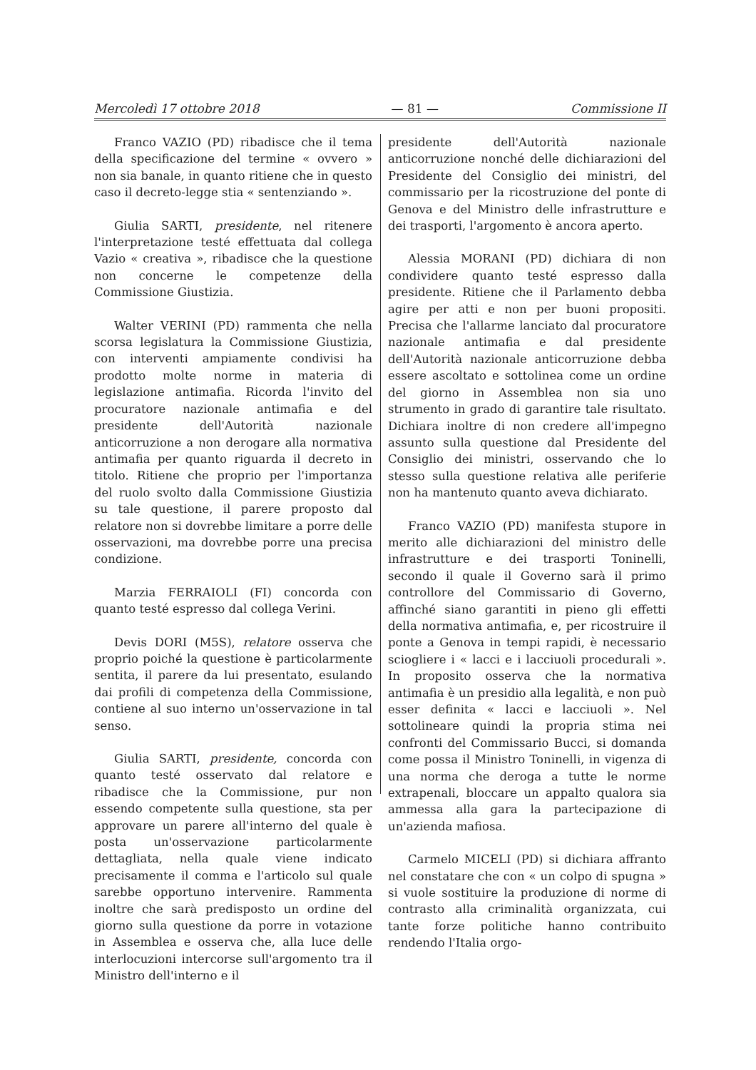Mercoledì 17 ottobre 2018 — 81 — Commissione II
Franco VAZIO (PD) ribadisce che il tema della specificazione del termine « ovvero » non sia banale, in quanto ritiene che in questo caso il decreto-legge stia « sentenziando ».
Giulia SARTI, presidente, nel ritenere l'interpretazione testé effettuata dal collega Vazio « creativa », ribadisce che la questione non concerne le competenze della Commissione Giustizia.
Walter VERINI (PD) rammenta che nella scorsa legislatura la Commissione Giustizia, con interventi ampiamente condivisi ha prodotto molte norme in materia di legislazione antimafia. Ricorda l'invito del procuratore nazionale antimafia e del presidente dell'Autorità nazionale anticorruzione a non derogare alla normativa antimafia per quanto riguarda il decreto in titolo. Ritiene che proprio per l'importanza del ruolo svolto dalla Commissione Giustizia su tale questione, il parere proposto dal relatore non si dovrebbe limitare a porre delle osservazioni, ma dovrebbe porre una precisa condizione.
Marzia FERRAIOLI (FI) concorda con quanto testé espresso dal collega Verini.
Devis DORI (M5S), relatore osserva che proprio poiché la questione è particolarmente sentita, il parere da lui presentato, esulando dai profili di competenza della Commissione, contiene al suo interno un'osservazione in tal senso.
Giulia SARTI, presidente, concorda con quanto testé osservato dal relatore e ribadisce che la Commissione, pur non essendo competente sulla questione, sta per approvare un parere all'interno del quale è posta un'osservazione particolarmente dettagliata, nella quale viene indicato precisamente il comma e l'articolo sul quale sarebbe opportuno intervenire. Rammenta inoltre che sarà predisposto un ordine del giorno sulla questione da porre in votazione in Assemblea e osserva che, alla luce delle interlocuzioni intercorse sull'argomento tra il Ministro dell'interno e il
presidente dell'Autorità nazionale anticorruzione nonché delle dichiarazioni del Presidente del Consiglio dei ministri, del commissario per la ricostruzione del ponte di Genova e del Ministro delle infrastrutture e dei trasporti, l'argomento è ancora aperto.
Alessia MORANI (PD) dichiara di non condividere quanto testé espresso dalla presidente. Ritiene che il Parlamento debba agire per atti e non per buoni propositi. Precisa che l'allarme lanciato dal procuratore nazionale antimafia e dal presidente dell'Autorità nazionale anticorruzione debba essere ascoltato e sottolinea come un ordine del giorno in Assemblea non sia uno strumento in grado di garantire tale risultato. Dichiara inoltre di non credere all'impegno assunto sulla questione dal Presidente del Consiglio dei ministri, osservando che lo stesso sulla questione relativa alle periferie non ha mantenuto quanto aveva dichiarato.
Franco VAZIO (PD) manifesta stupore in merito alle dichiarazioni del ministro delle infrastrutture e dei trasporti Toninelli, secondo il quale il Governo sarà il primo controllore del Commissario di Governo, affinché siano garantiti in pieno gli effetti della normativa antimafia, e, per ricostruire il ponte a Genova in tempi rapidi, è necessario sciogliere i « lacci e i lacciuoli procedurali ». In proposito osserva che la normativa antimafia è un presidio alla legalità, e non può esser definita « lacci e lacciuoli ». Nel sottolineare quindi la propria stima nei confronti del Commissario Bucci, si domanda come possa il Ministro Toninelli, in vigenza di una norma che deroga a tutte le norme extrapenali, bloccare un appalto qualora sia ammessa alla gara la partecipazione di un'azienda mafiosa.
Carmelo MICELI (PD) si dichiara affranto nel constatare che con « un colpo di spugna » si vuole sostituire la produzione di norme di contrasto alla criminalità organizzata, cui tante forze politiche hanno contribuito rendendo l'Italia orgo-